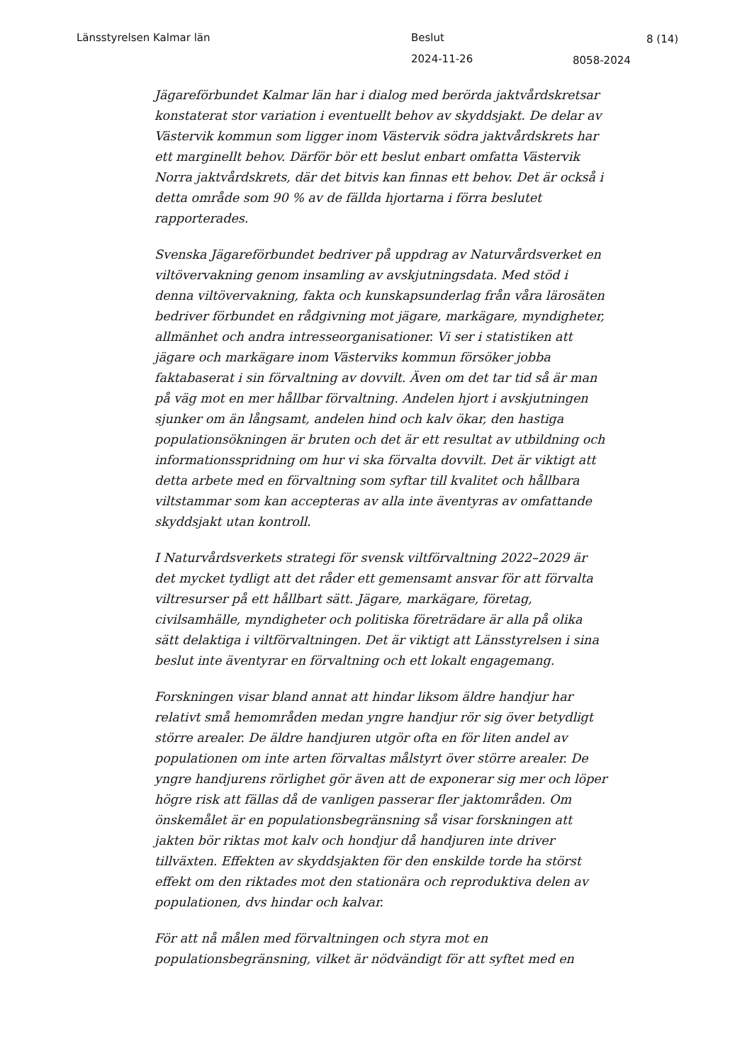Länsstyrelsen Kalmar län Beslut 8 (14)
2024-11-26 8058-2024
Jägareförbundet Kalmar län har i dialog med berörda jaktvårdskretsar konstaterat stor variation i eventuellt behov av skyddsjakt. De delar av Västervik kommun som ligger inom Västervik södra jaktvårdskrets har ett marginellt behov. Därför bör ett beslut enbart omfatta Västervik Norra jaktvårdskrets, där det bitvis kan finnas ett behov. Det är också i detta område som 90 % av de fällda hjortarna i förra beslutet rapporterades.
Svenska Jägareförbundet bedriver på uppdrag av Naturvårdsverket en viltövervakning genom insamling av avskjutningsdata. Med stöd i denna viltövervakning, fakta och kunskapsunderlag från våra lärosäten bedriver förbundet en rådgivning mot jägare, markägare, myndigheter, allmänhet och andra intresseorganisationer. Vi ser i statistiken att jägare och markägare inom Västerviks kommun försöker jobba faktabaserat i sin förvaltning av dovvilt. Även om det tar tid så är man på väg mot en mer hållbar förvaltning. Andelen hjort i avskjutningen sjunker om än långsamt, andelen hind och kalv ökar, den hastiga populationsökningen är bruten och det är ett resultat av utbildning och informationsspridning om hur vi ska förvalta dovvilt. Det är viktigt att detta arbete med en förvaltning som syftar till kvalitet och hållbara viltstammar som kan accepteras av alla inte äventyras av omfattande skyddsjakt utan kontroll.
I Naturvårdsverkets strategi för svensk viltförvaltning 2022–2029 är det mycket tydligt att det råder ett gemensamt ansvar för att förvalta viltresurser på ett hållbart sätt. Jägare, markägare, företag, civilsamhälle, myndigheter och politiska företrädare är alla på olika sätt delaktiga i viltförvaltningen. Det är viktigt att Länsstyrelsen i sina beslut inte äventyrar en förvaltning och ett lokalt engagemang.
Forskningen visar bland annat att hindar liksom äldre handjur har relativt små hemområden medan yngre handjur rör sig över betydligt större arealer. De äldre handjuren utgör ofta en för liten andel av populationen om inte arten förvaltas målstyrt över större arealer. De yngre handjurens rörlighet gör även att de exponerar sig mer och löper högre risk att fällas då de vanligen passerar fler jaktområden. Om önskemålet är en populationsbegränsning så visar forskningen att jakten bör riktas mot kalv och hondjur då handjuren inte driver tillväxten. Effekten av skyddsjakten för den enskilde torde ha störst effekt om den riktades mot den stationära och reproduktiva delen av populationen, dvs hindar och kalvar.
För att nå målen med förvaltningen och styra mot en populationsbegränsning, vilket är nödvändigt för att syftet med en